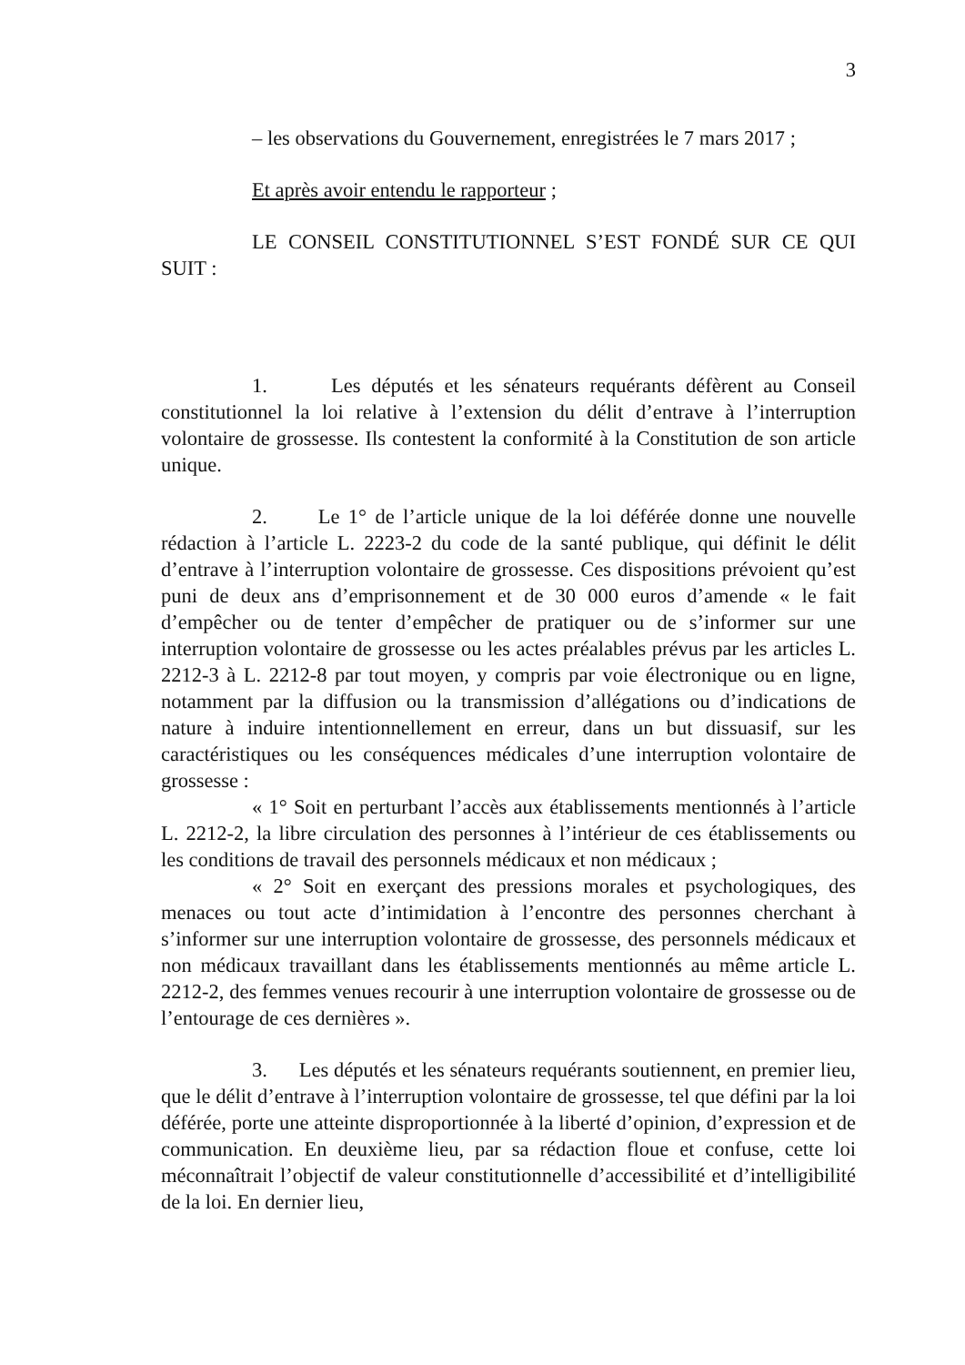3
– les observations du Gouvernement, enregistrées le 7 mars 2017 ;
Et après avoir entendu le rapporteur ;
LE CONSEIL CONSTITUTIONNEL S’EST FONDÉ SUR CE QUI SUIT :
1. Les députés et les sénateurs requérants défèrent au Conseil constitutionnel la loi relative à l’extension du délit d’entrave à l’interruption volontaire de grossesse. Ils contestent la conformité à la Constitution de son article unique.
2. Le 1° de l’article unique de la loi déférée donne une nouvelle rédaction à l’article L. 2223-2 du code de la santé publique, qui définit le délit d’entrave à l’interruption volontaire de grossesse. Ces dispositions prévoient qu’est puni de deux ans d’emprisonnement et de 30 000 euros d’amende « le fait d’empêcher ou de tenter d’empêcher de pratiquer ou de s’informer sur une interruption volontaire de grossesse ou les actes préalables prévus par les articles L. 2212-3 à L. 2212-8 par tout moyen, y compris par voie électronique ou en ligne, notamment par la diffusion ou la transmission d’allégations ou d’indications de nature à induire intentionnellement en erreur, dans un but dissuasif, sur les caractéristiques ou les conséquences médicales d’une interruption volontaire de grossesse :
« 1° Soit en perturbant l’accès aux établissements mentionnés à l’article L. 2212-2, la libre circulation des personnes à l’intérieur de ces établissements ou les conditions de travail des personnels médicaux et non médicaux ;
« 2° Soit en exerçant des pressions morales et psychologiques, des menaces ou tout acte d’intimidation à l’encontre des personnes cherchant à s’informer sur une interruption volontaire de grossesse, des personnels médicaux et non médicaux travaillant dans les établissements mentionnés au même article L. 2212-2, des femmes venues recourir à une interruption volontaire de grossesse ou de l’entourage de ces dernières ».
3. Les députés et les sénateurs requérants soutiennent, en premier lieu, que le délit d’entrave à l’interruption volontaire de grossesse, tel que défini par la loi déférée, porte une atteinte disproportionnée à la liberté d’opinion, d’expression et de communication. En deuxième lieu, par sa rédaction floue et confuse, cette loi méconnaîtrait l’objectif de valeur constitutionnelle d’accessibilité et d’intelligibilité de la loi. En dernier lieu,